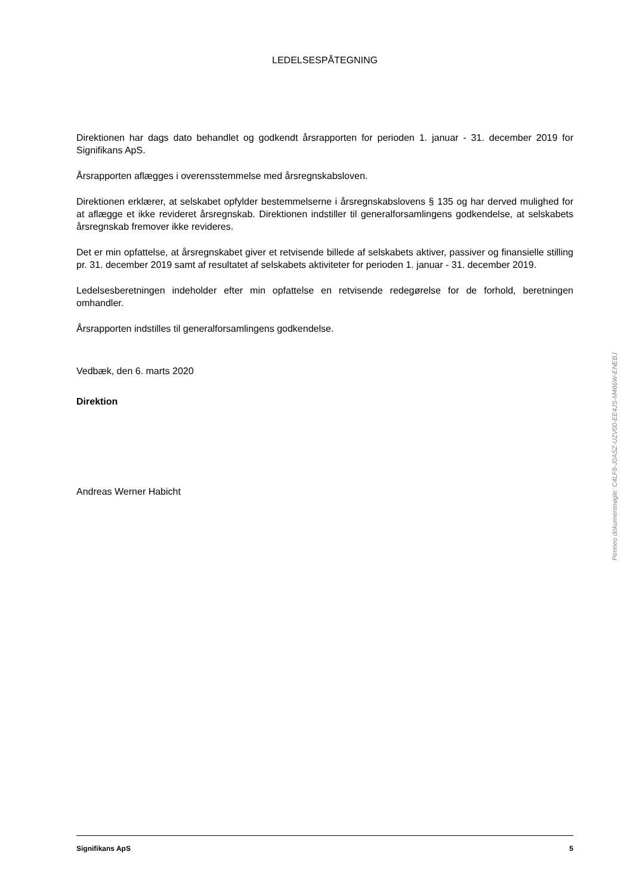LEDELSESPÅTEGNING
Direktionen har dags dato behandlet og godkendt årsrapporten for perioden 1. januar - 31. december 2019 for Signifikans ApS.
Årsrapporten aflægges i overensstemmelse med årsregnskabsloven.
Direktionen erklærer, at selskabet opfylder bestemmelserne i årsregnskabslovens § 135 og har derved mulighed for at aflægge et ikke revideret årsregnskab. Direktionen indstiller til generalforsamlingens godkendelse, at selskabets årsregnskab fremover ikke revideres.
Det er min opfattelse, at årsregnskabet giver et retvisende billede af selskabets aktiver, passiver og finansielle stilling pr. 31. december 2019 samt af resultatet af selskabets aktiviteter for perioden 1. januar - 31. december 2019.
Ledelsesberetningen indeholder efter min opfattelse en retvisende redegørelse for de forhold, beretningen omhandler.
Årsrapporten indstilles til generalforsamlingens godkendelse.
Vedbæk, den 6. marts 2020
Direktion
Andreas Werner Habicht
Signifikans ApS 5
Penneo dokumentnøgle: C4LF8-J0ASZ-UZV00-EE4JS-M466W-ENEBJ